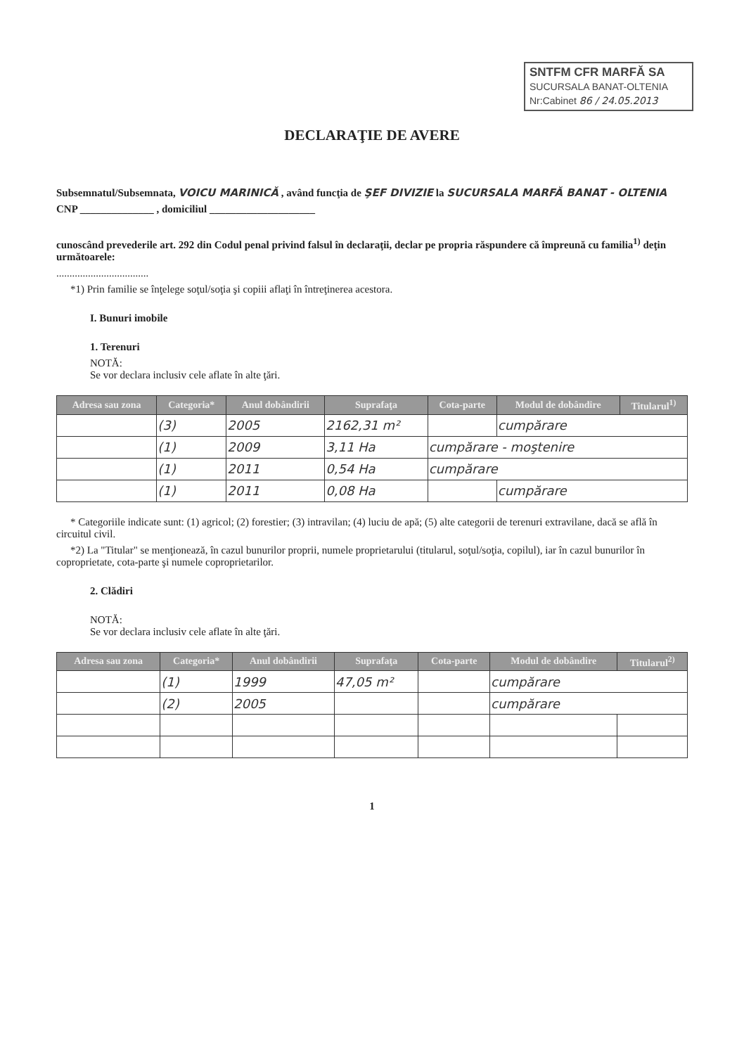SNTFM CFR MARFĂ SA
SUCURSALA BANAT-OLTENIA
Nr:Cabinet 86 / 24.05.2013
DECLARAŢIE DE AVERE
Subsemnatul/Subsemnata, VOICU MARINICĂ , având funcţia de ŞEF DIVIZIE la SUCURSALA MARFĂ BANAT - OLTENIA
CNP ______________ , domiciliul ____________________
cunoscând prevederile art. 292 din Codul penal privind falsul în declaraţii, declar pe propria răspundere că împreună cu familia<sup>1)</sup> deţin următoarele:
...................................
*1) Prin familie se înţelege soţul/soţia şi copiii aflaţi în întreţinerea acestora.
I. Bunuri imobile
1. Terenuri
NOTĂ:
Se vor declara inclusiv cele aflate în alte ţări.
| Adresa sau zona | Categoria* | Anul dobândirii | Suprafaţa | Cota-parte | Modul de dobândire | Titularul<sup>1)</sup> |
| --- | --- | --- | --- | --- | --- | --- |
| | (3) | 2005 | 2162,31 m² | | cumpărare | |
| | (1) | 2009 | 3,11 Ha | cumpărare - moştenire | | |
| | (1) | 2011 | 0,54 Ha | cumpărare | | |
| | (1) | 2011 | 0,08 Ha | | cumpărare | |
* Categoriile indicate sunt: (1) agricol; (2) forestier; (3) intravilan; (4) luciu de apă; (5) alte categorii de terenuri extravilane, dacă se află în circuitul civil.
*2) La "Titular" se menţionează, în cazul bunurilor proprii, numele proprietarului (titularul, soţul/soţia, copilul), iar în cazul bunurilor în coproprietate, cota-parte şi numele coproprietarilor.
2. Clădiri
NOTĂ:
Se vor declara inclusiv cele aflate în alte ţări.
| Adresa sau zona | Categoria* | Anul dobândirii | Suprafaţa | Cota-parte | Modul de dobândire | Titularul<sup>2)</sup> |
| --- | --- | --- | --- | --- | --- | --- |
| | (1) | 1999 | 47,05 m² | | cumpărare | |
| | (2) | 2005 | | | cumpărare | |
1